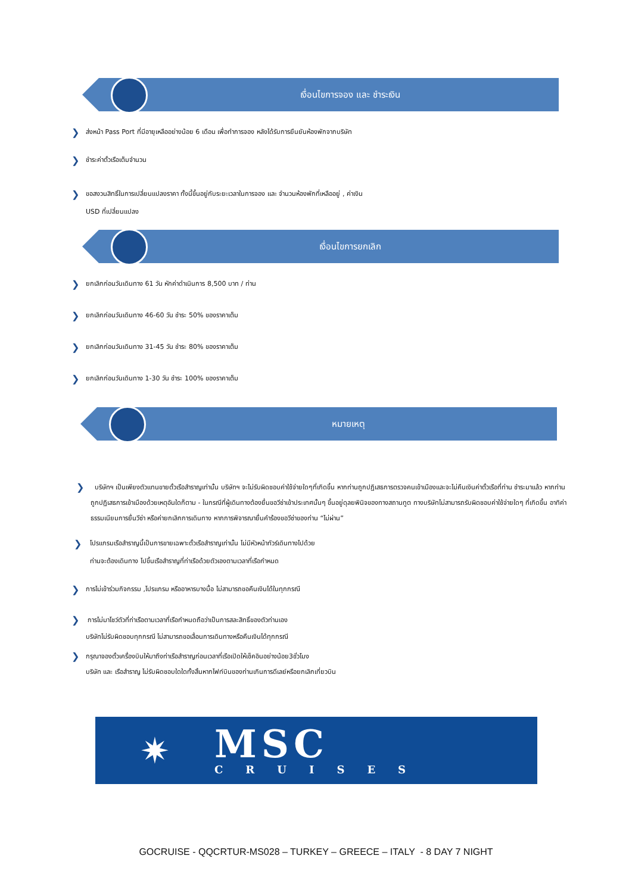เงื่อนไขการจอง และ ชำระเงิน
❯ ส่งหน้า Pass Port ที่มีอายุเหลืออย่างน้อย 6 เดือน เพื่อทำการจอง หลังได้รับการยืนยันห้องพักจากบริษัท
❯ ชำระค่าตั๋วเรือเต็มจำนวน
❯ ขอสงวนสิทธิ์ในการเปลี่ยนแปลงราคา ทั้งนี้ขึ้นอยู่กับระยะเวลาในการจอง และ จำนวนห้องพักที่เหลืออยู่ , ค่าเงิน
USD ที่เปลี่ยนแปลง
เงื่อนไขการยกเลิก
❯ ยกเลิกก่อนวันเดินทาง 61 วัน หักค่าดำเนินการ 8,500 บาท / ท่าน
❯ ยกเลิกก่อนวันเดินทาง 46-60 วัน ชำระ 50% ของราคาเต็ม
❯ ยกเลิกก่อนวันเดินทาง 31-45 วัน ชำระ 80% ของราคาเต็ม
❯ ยกเลิกก่อนวันเดินทาง 1-30 วัน ชำระ 100% ของราคาเต็ม
หมายเหตุ
❯ บริษัทฯ เป็นเพียงตัวแทนขายตั๋วเรือสำราญเท่านั้น บริษัทฯ จะไม่รับผิดชอบค่าใช้จ่ายใดๆที่เกิดขึ้น หากท่านถูกปฏิเสธการตรวจคนเข้าเมืองและจะไม่คืนเงินค่าตั๋วเรือที่ท่าน ชำระมาแล้ว หากท่านถูกปฏิเสธการเข้าเมืองด้วยเหตุอันใดก็ตาม - ในกรณีที่ผู้เดินทางต้องยื่นขอวีซ่าเข้าประเทศนั้นๆ ขึ้นอยู่ดุลยพินิจของทางสถานทูต ทางบริษัทไม่สามารถรับผิดชอบค่าใช้จ่ายใดๆ ที่เกิดขึ้น อาทิค่าธรรมเนียมการยื่นวีซ่า หรือค่ายกเลิกการเดินทาง หากการพิจารณายื่นคำร้องขอวีซ่าของท่าน “ไม่ผ่าน”
❯ โปรแกรมเรือสำราญนี้เป็นการขายเฉพาะตั๋วเรือสำราญเท่านั้น ไม่มีหัวหน้าทัวร์เดินทางไปด้วย
ท่านจะต้องเดินทาง ไปขึ้นเรือสำราญที่ท่าเรือด้วยตัวเองตามเวลาที่เรือกำหนด
❯ การไม่เข้าร่วมกิจกรรม ,โปรแกรม หรืออาหารบางมื้อ ไม่สามารถขอคืนเงินได้ในทุกกรณี
❯ การไม่มาโชว์ตัวที่ท่าเรือตามเวลาที่เรือกำหนดถือว่าเป็นการสละสิทธิ์ของตัวท่านเอง
บริษัทไม่รับผิดชอบทุกกรณี ไม่สามารถขอเลื่อนการเดินทางหรือคืนเงินได้ทุกกรณี
❯ กรุณาจองตั๋วเครื่องบินให้มาถึงท่าเรือสำราญก่อนเวลาที่เรือเปิดให้เช็คอินอย่างน้อย3ชั่วโมง
บริษัท และ เรือสำราญ ไม่รับผิดชอบใดใดทั้งสิ้นหากไฟท์บินของท่านเกินการดีเลย์หรือยกเลิกเที่ยวบิน
✷
MSC
CRUISES
GOCRUISE - QQCRTUR-MS028 – TURKEY – GREECE – ITALY - 8 DAY 7 NIGHT